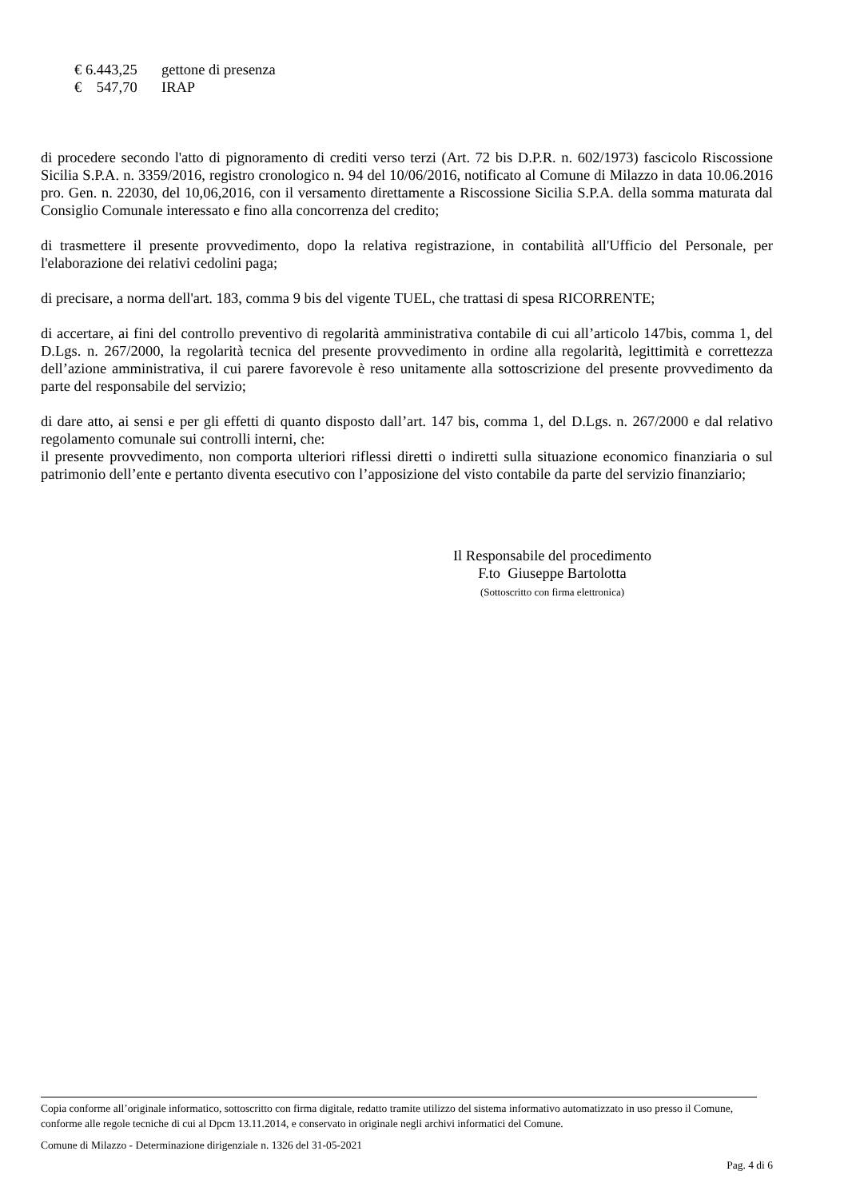€ 6.443,25 gettone di presenza
€ 547,70 IRAP
di procedere secondo l'atto di pignoramento di crediti verso terzi (Art. 72 bis D.P.R. n. 602/1973) fascicolo Riscossione Sicilia S.P.A. n. 3359/2016, registro cronologico n. 94 del 10/06/2016, notificato al Comune di Milazzo in data 10.06.2016 pro. Gen. n. 22030, del 10,06,2016, con il versamento direttamente a Riscossione Sicilia S.P.A. della somma maturata dal Consiglio Comunale interessato e fino alla concorrenza del credito;
di trasmettere il presente provvedimento, dopo la relativa registrazione, in contabilità all'Ufficio del Personale, per l'elaborazione dei relativi cedolini paga;
di precisare, a norma dell'art. 183, comma 9 bis del vigente TUEL, che trattasi di spesa RICORRENTE;
di accertare, ai fini del controllo preventivo di regolarità amministrativa contabile di cui all’articolo 147bis, comma 1, del D.Lgs. n. 267/2000, la regolarità tecnica del presente provvedimento in ordine alla regolarità, legittimità e correttezza dell’azione amministrativa, il cui parere favorevole è reso unitamente alla sottoscrizione del presente provvedimento da parte del responsabile del servizio;
di dare atto, ai sensi e per gli effetti di quanto disposto dall’art. 147 bis, comma 1, del D.Lgs. n. 267/2000 e dal relativo regolamento comunale sui controlli interni, che:
il presente provvedimento, non comporta ulteriori riflessi diretti o indiretti sulla situazione economico finanziaria o sul patrimonio dell’ente e pertanto diventa esecutivo con l’apposizione del visto contabile da parte del servizio finanziario;
Il Responsabile del procedimento
F.to Giuseppe Bartolotta
(Sottoscritto con firma elettronica)
Copia conforme all’originale informatico, sottoscritto con firma digitale, redatto tramite utilizzo del sistema informativo automatizzato in uso presso il Comune, conforme alle regole tecniche di cui al Dpcm 13.11.2014, e conservato in originale negli archivi informatici del Comune.
Comune di Milazzo - Determinazione dirigenziale n. 1326 del 31-05-2021
Pag. 4 di 6